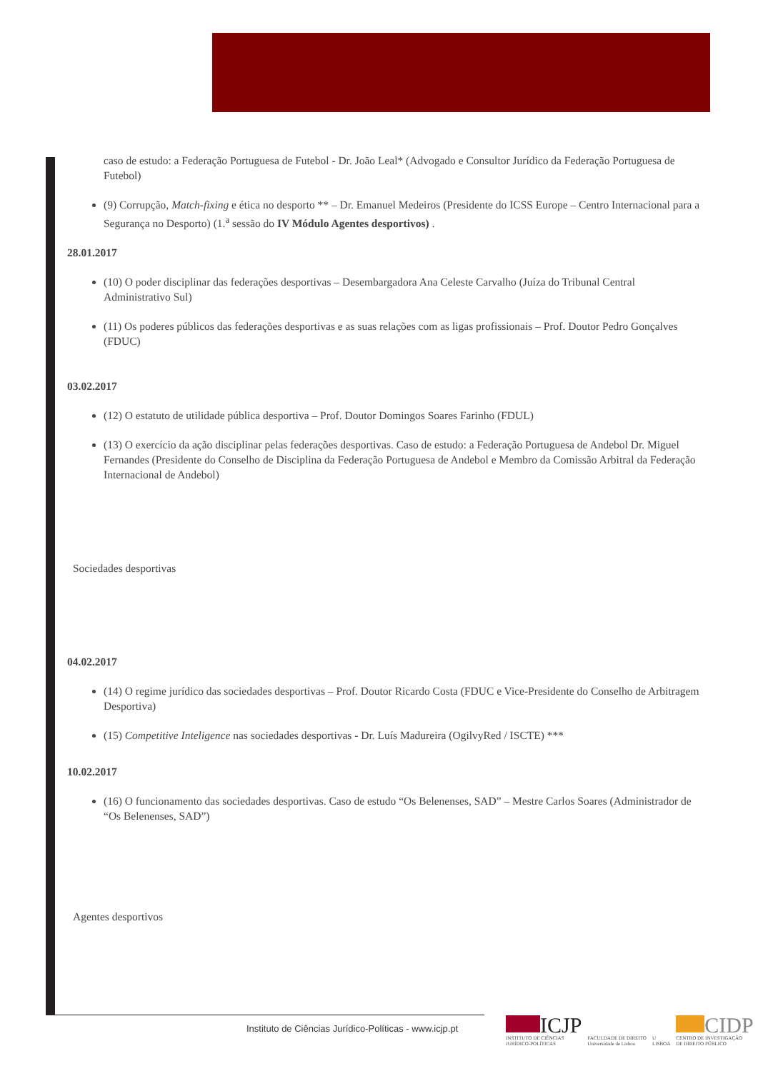caso de estudo: a Federação Portuguesa de Futebol - Dr. João Leal* (Advogado e Consultor Jurídico da Federação Portuguesa de Futebol)
(9) Corrupção, Match-fixing e ética no desporto ** – Dr. Emanuel Medeiros (Presidente do ICSS Europe – Centro Internacional para a Segurança no Desporto) (1.<sup>a</sup> sessão do IV Módulo Agentes desportivos) .
28.01.2017
(10) O poder disciplinar das federações desportivas – Desembargadora Ana Celeste Carvalho (Juíza do Tribunal Central Administrativo Sul)
(11) Os poderes públicos das federações desportivas e as suas relações com as ligas profissionais – Prof. Doutor Pedro Gonçalves (FDUC)
03.02.2017
(12) O estatuto de utilidade pública desportiva – Prof. Doutor Domingos Soares Farinho (FDUL)
(13) O exercício da ação disciplinar pelas federações desportivas. Caso de estudo: a Federação Portuguesa de Andebol Dr. Miguel Fernandes (Presidente do Conselho de Disciplina da Federação Portuguesa de Andebol e Membro da Comissão Arbitral da Federação Internacional de Andebol)
Sociedades desportivas
04.02.2017
(14) O regime jurídico das sociedades desportivas – Prof. Doutor Ricardo Costa (FDUC e Vice-Presidente do Conselho de Arbitragem Desportiva)
(15) Competitive Inteligence nas sociedades desportivas - Dr. Luís Madureira (OgilvyRed / ISCTE) ***
10.02.2017
(16) O funcionamento das sociedades desportivas. Caso de estudo “Os Belenenses, SAD” – Mestre Carlos Soares (Administrador de “Os Belenenses, SAD”)
Agentes desportivos
Instituto de Ciências Jurídico-Políticas - www.icjp.pt
ICJP
INSTITUTO DE CIÊNCIAS
JURÍDICO-POLÍTICAS
FACULDADE DE DIREITO
Universidade de Lisboa
U
LISBOA
CIDP
CENTRO DE INVESTIGAÇÃO
DE DIREITO PÚBLICO